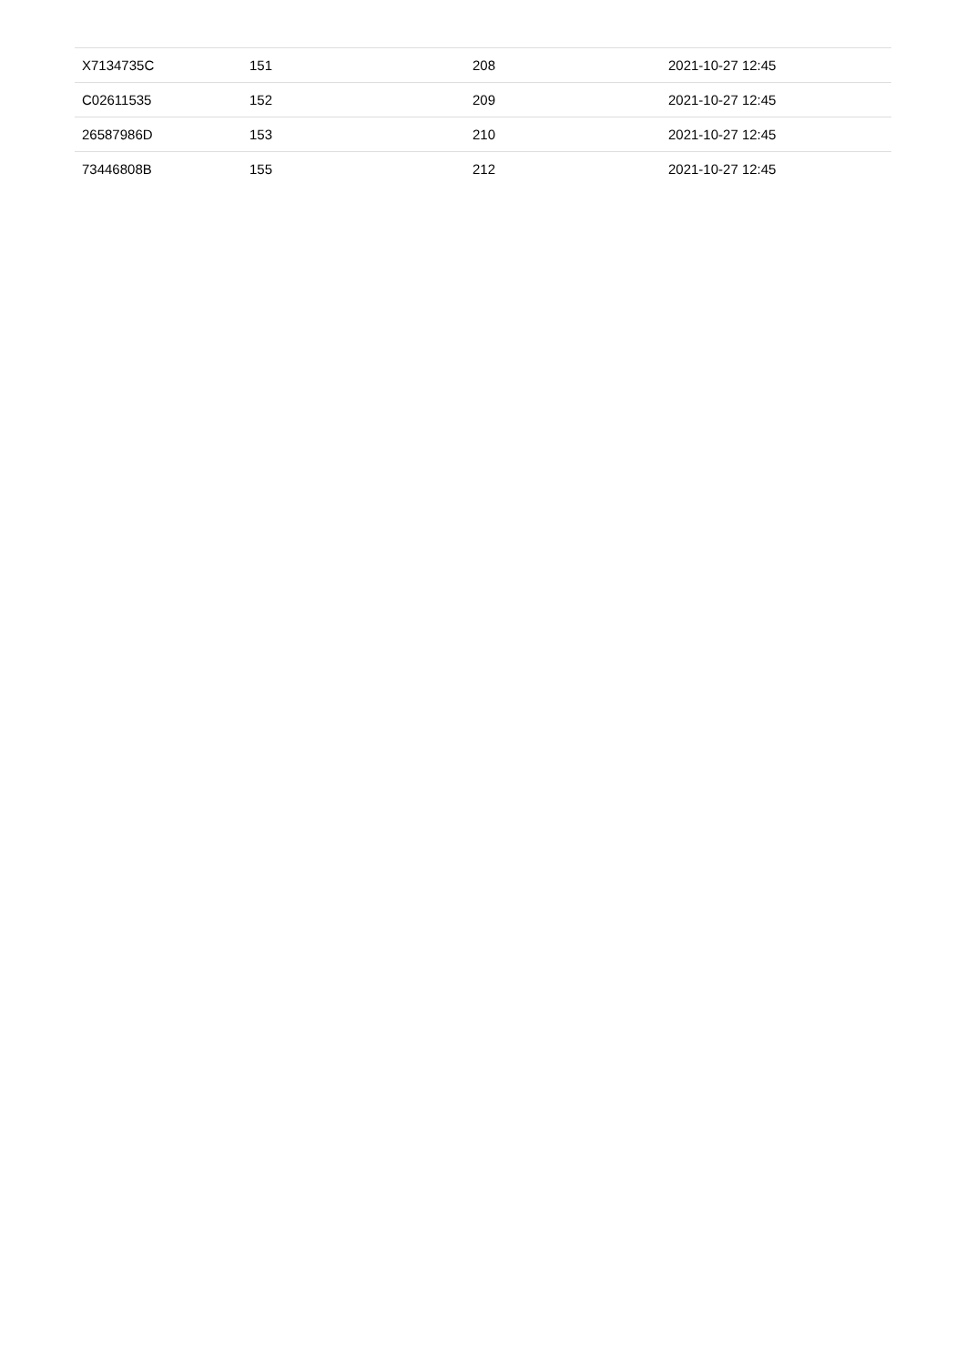| X7134735C | 151 | 208 | 2021-10-27 12:45 |
| C02611535 | 152 | 209 | 2021-10-27 12:45 |
| 26587986D | 153 | 210 | 2021-10-27 12:45 |
| 73446808B | 155 | 212 | 2021-10-27 12:45 |